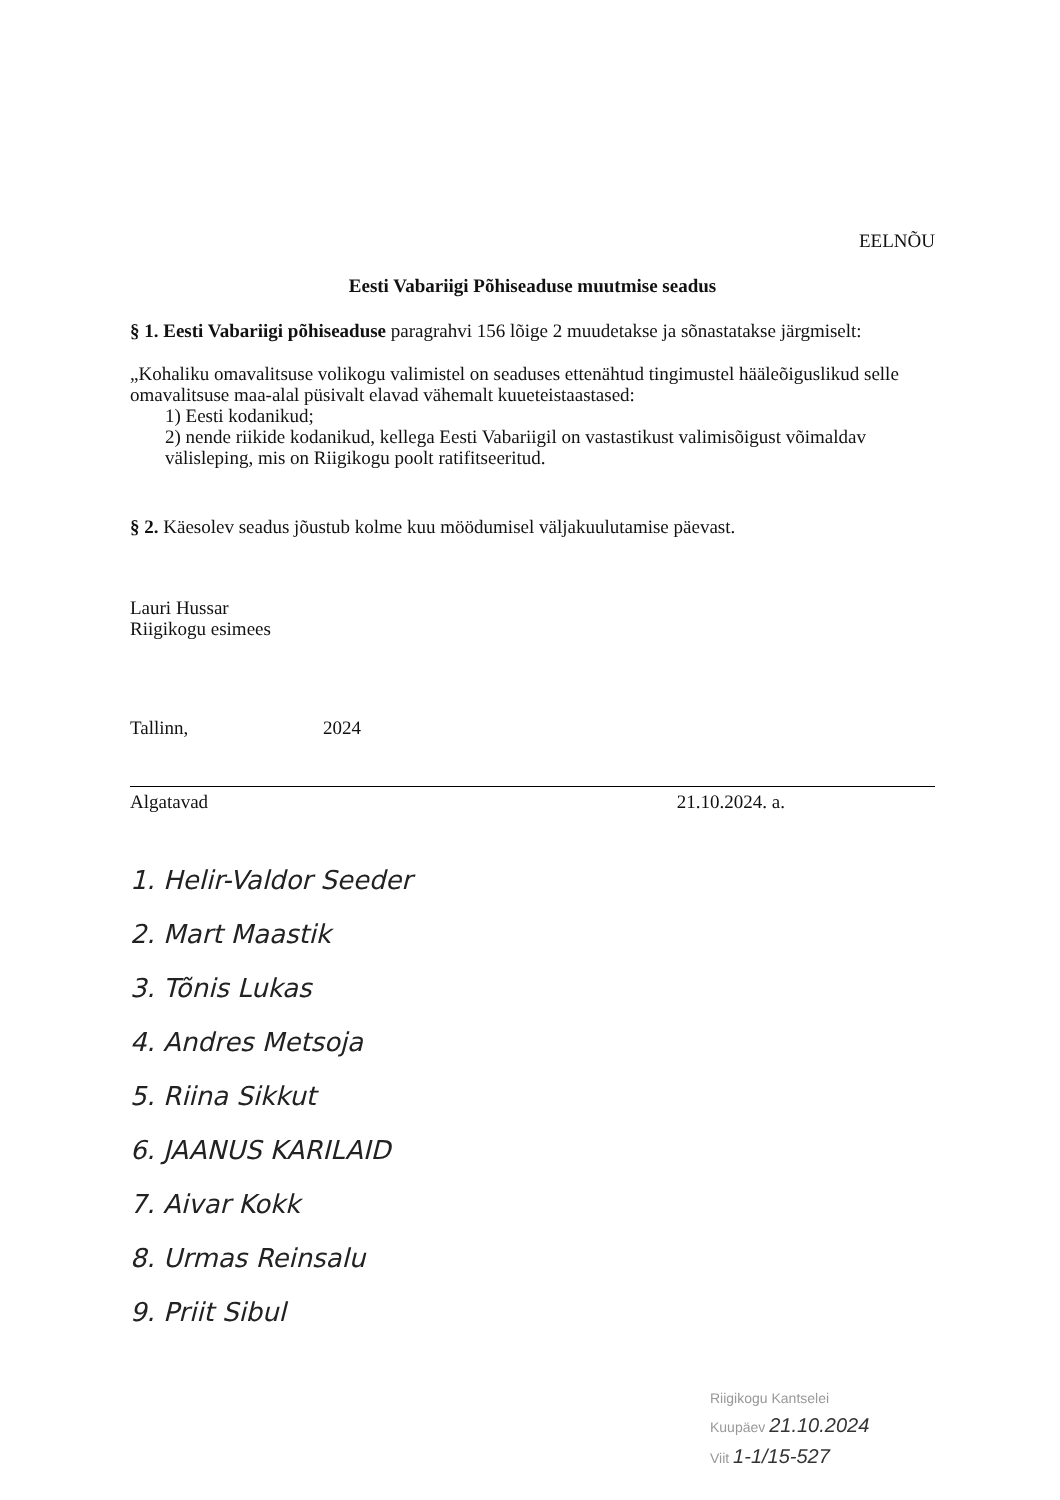EELNÕU
Eesti Vabariigi Põhiseaduse muutmise seadus
§ 1. Eesti Vabariigi põhiseaduse paragrahvi 156 lõige 2 muudetakse ja sõnastatakse järgmiselt:
„Kohaliku omavalitsuse volikogu valimistel on seaduses ettenähtud tingimustel hääleõiguslikud selle omavalitsuse maa-alal püsivalt elavad vähemalt kuueteistaastased:
1) Eesti kodanikud;
2) nende riikide kodanikud, kellega Eesti Vabariigil on vastastikust valimisõigust võimaldav välisleping, mis on Riigikogu poolt ratifitseeritud.
§ 2. Käesolev seadus jõustub kolme kuu möödumisel väljakuulutamise päevast.
Lauri Hussar
Riigikogu esimees
Tallinn, 2024
Algatavad 21.10.2024. a.
1. Helir-Valdor Seeder
2. Mart Maastik
3. Tõnis Lukas
4. Andres Metsoja
5. Riina Sikkut
6. JAANUS KARILAID
7. Aivar Kokk
8. Urmas Reinsalu
9. Priit Sibul
Riigikogu Kantselei
Kuupäev 21.10.2024
Viit 1-1/15-527